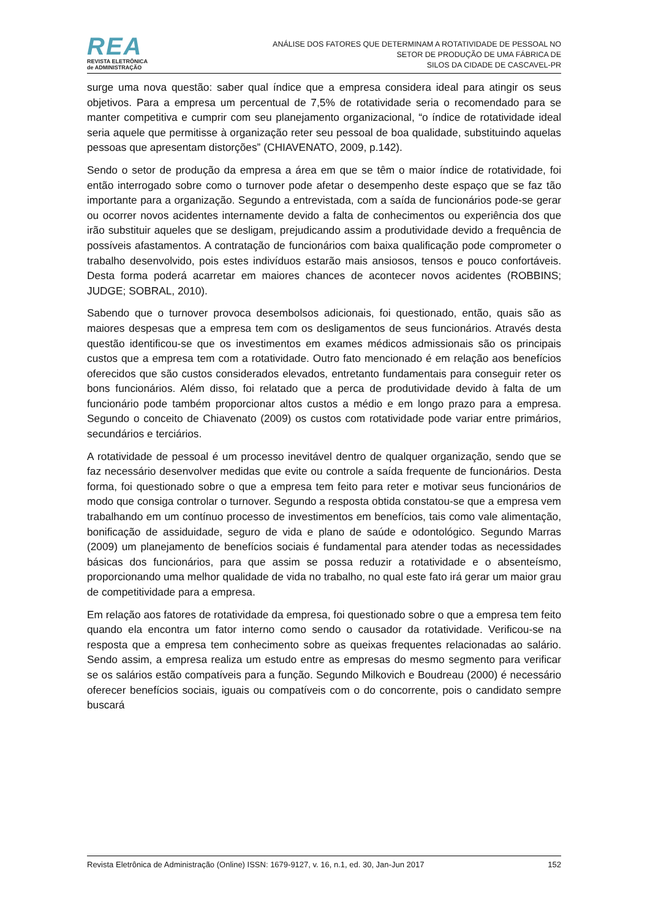REA
REVISTA ELETRÔNICA
de ADMINISTRAÇÃO
ANÁLISE DOS FATORES QUE DETERMINAM A ROTATIVIDADE DE PESSOAL NO
SETOR DE PRODUÇÃO DE UMA FÁBRICA DE
SILOS DA CIDADE DE CASCAVEL-PR
surge uma nova questão: saber qual índice que a empresa considera ideal para atingir os seus objetivos. Para a empresa um percentual de 7,5% de rotatividade seria o recomendado para se manter competitiva e cumprir com seu planejamento organizacional, “o índice de rotatividade ideal seria aquele que permitisse à organização reter seu pessoal de boa qualidade, substituindo aquelas pessoas que apresentam distorções” (CHIAVENATO, 2009, p.142).
Sendo o setor de produção da empresa a área em que se têm o maior índice de rotatividade, foi então interrogado sobre como o turnover pode afetar o desempenho deste espaço que se faz tão importante para a organização. Segundo a entrevistada, com a saída de funcionários pode-se gerar ou ocorrer novos acidentes internamente devido a falta de conhecimentos ou experiência dos que irão substituir aqueles que se desligam, prejudicando assim a produtividade devido a frequência de possíveis afastamentos. A contratação de funcionários com baixa qualificação pode comprometer o trabalho desenvolvido, pois estes indivíduos estarão mais ansiosos, tensos e pouco confortáveis. Desta forma poderá acarretar em maiores chances de acontecer novos acidentes (ROBBINS; JUDGE; SOBRAL, 2010).
Sabendo que o turnover provoca desembolsos adicionais, foi questionado, então, quais são as maiores despesas que a empresa tem com os desligamentos de seus funcionários. Através desta questão identificou-se que os investimentos em exames médicos admissionais são os principais custos que a empresa tem com a rotatividade. Outro fato mencionado é em relação aos benefícios oferecidos que são custos considerados elevados, entretanto fundamentais para conseguir reter os bons funcionários. Além disso, foi relatado que a perca de produtividade devido à falta de um funcionário pode também proporcionar altos custos a médio e em longo prazo para a empresa. Segundo o conceito de Chiavenato (2009) os custos com rotatividade pode variar entre primários, secundários e terciários.
A rotatividade de pessoal é um processo inevitável dentro de qualquer organização, sendo que se faz necessário desenvolver medidas que evite ou controle a saída frequente de funcionários. Desta forma, foi questionado sobre o que a empresa tem feito para reter e motivar seus funcionários de modo que consiga controlar o turnover. Segundo a resposta obtida constatou-se que a empresa vem trabalhando em um contínuo processo de investimentos em benefícios, tais como vale alimentação, bonificação de assiduidade, seguro de vida e plano de saúde e odontológico. Segundo Marras (2009) um planejamento de benefícios sociais é fundamental para atender todas as necessidades básicas dos funcionários, para que assim se possa reduzir a rotatividade e o absenteísmo, proporcionando uma melhor qualidade de vida no trabalho, no qual este fato irá gerar um maior grau de competitividade para a empresa.
Em relação aos fatores de rotatividade da empresa, foi questionado sobre o que a empresa tem feito quando ela encontra um fator interno como sendo o causador da rotatividade. Verificou-se na resposta que a empresa tem conhecimento sobre as queixas frequentes relacionadas ao salário. Sendo assim, a empresa realiza um estudo entre as empresas do mesmo segmento para verificar se os salários estão compatíveis para a função. Segundo Milkovich e Boudreau (2000) é necessário oferecer benefícios sociais, iguais ou compatíveis com o do concorrente, pois o candidato sempre buscará
Revista Eletrônica de Administração (Online) ISSN: 1679-9127, v. 16, n.1, ed. 30, Jan-Jun 2017 152